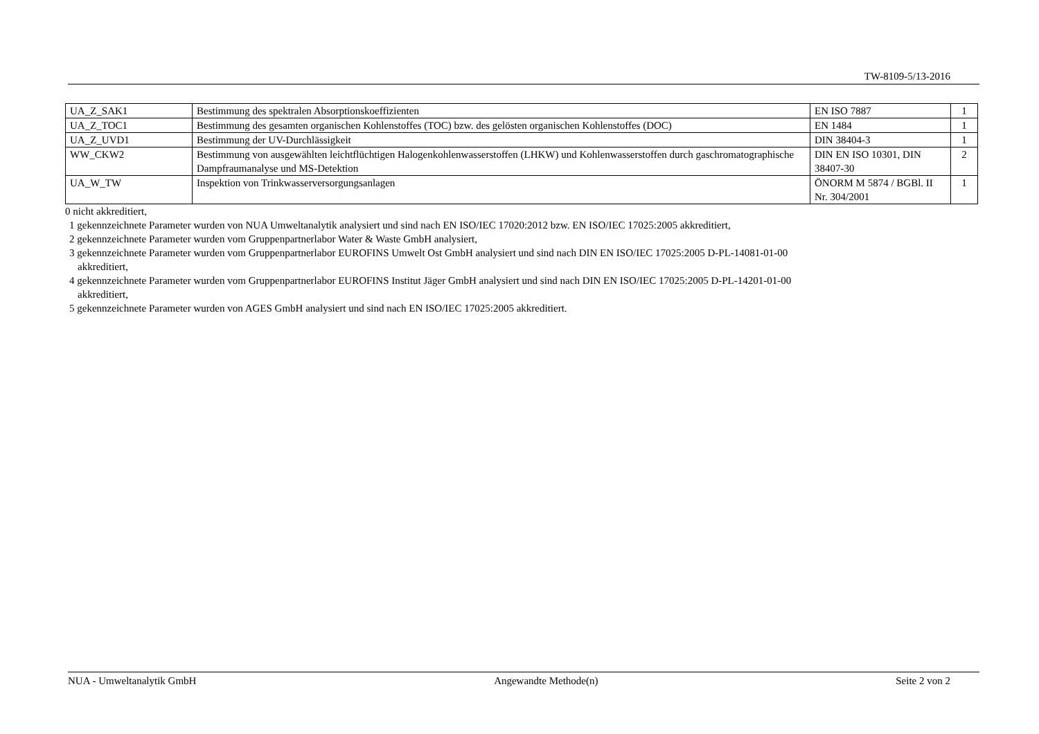TW-8109-5/13-2016
| UA_Z_SAK1 | Bestimmung des spektralen Absorptionskoeffizienten | EN ISO 7887 | 1 |
| UA_Z_TOC1 | Bestimmung des gesamten organischen Kohlenstoffes (TOC) bzw. des gelösten organischen Kohlenstoffes (DOC) | EN 1484 | 1 |
| UA_Z_UVD1 | Bestimmung der UV-Durchlässigkeit | DIN 38404-3 | 1 |
| WW_CKW2 | Bestimmung von ausgewählten leichtflüchtigen Halogenkohlenwasserstoffen (LHKW) und Kohlenwasserstoffen durch gaschromatographische Dampfraumanalyse und MS-Detektion | DIN EN ISO 10301, DIN 38407-30 | 2 |
| UA_W_TW | Inspektion von Trinkwasserversorgungsanlagen | ÖNORM M 5874 / BGBl. II Nr. 304/2001 | 1 |
0 nicht akkreditiert,
1 gekennzeichnete Parameter wurden von NUA Umweltanalytik analysiert und sind nach EN ISO/IEC 17020:2012 bzw. EN ISO/IEC 17025:2005 akkreditiert,
2 gekennzeichnete Parameter wurden vom Gruppenpartnerlabor Water & Waste GmbH analysiert,
3 gekennzeichnete Parameter wurden vom Gruppenpartnerlabor EUROFINS Umwelt Ost GmbH analysiert und sind nach DIN EN ISO/IEC 17025:2005 D-PL-14081-01-00
akkreditiert,
4 gekennzeichnete Parameter wurden vom Gruppenpartnerlabor EUROFINS Institut Jäger GmbH analysiert und sind nach DIN EN ISO/IEC 17025:2005 D-PL-14201-01-00
akkreditiert,
5 gekennzeichnete Parameter wurden von AGES GmbH analysiert und sind nach EN ISO/IEC 17025:2005 akkreditiert.
NUA - Umweltanalytik GmbH Angewandte Methode(n) Seite 2 von 2